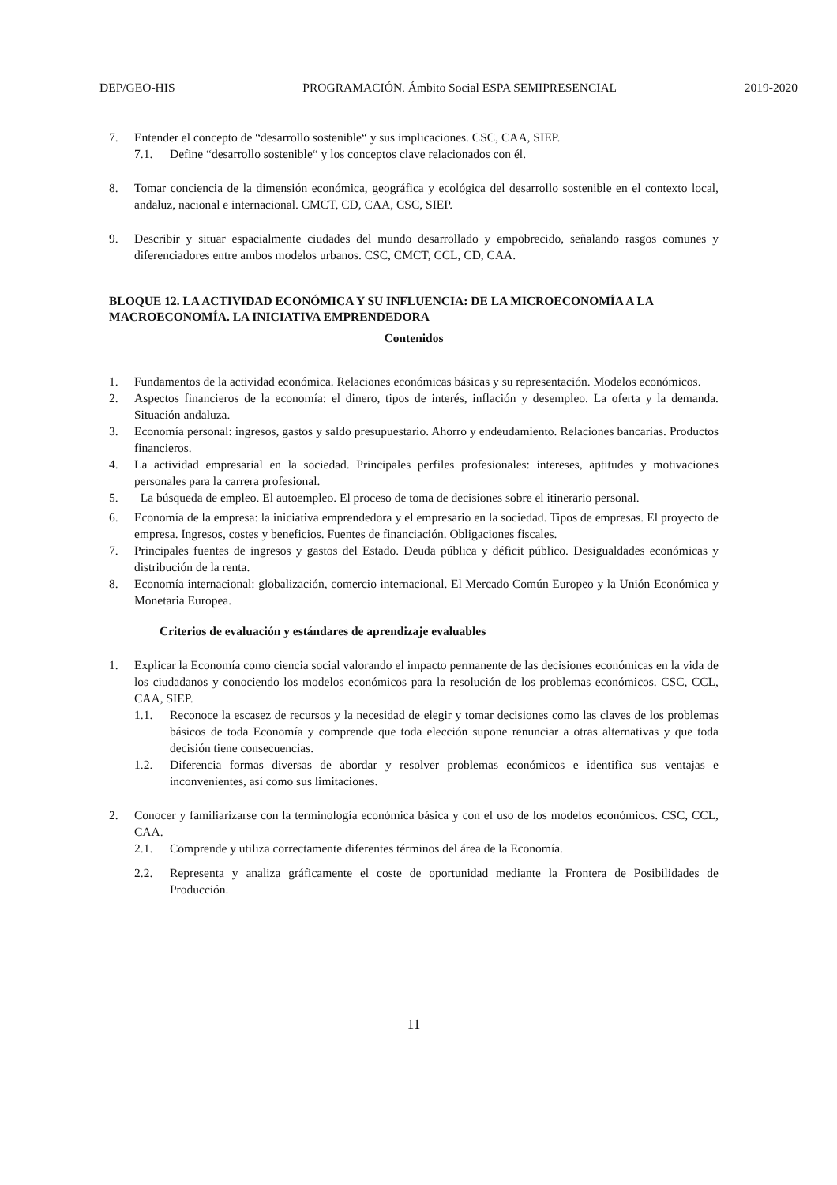DEP/GEO-HIS PROGRAMACIÓN. Ámbito Social ESPA SEMIPRESENCIAL 2019-2020
7. Entender el concepto de “desarrollo sostenible“ y sus implicaciones. CSC, CAA, SIEP.
7.1. Define “desarrollo sostenible“ y los conceptos clave relacionados con él.
8. Tomar conciencia de la dimensión económica, geográfica y ecológica del desarrollo sostenible en el contexto local, andaluz, nacional e internacional. CMCT, CD, CAA, CSC, SIEP.
9. Describir y situar espacialmente ciudades del mundo desarrollado y empobrecido, señalando rasgos comunes y diferenciadores entre ambos modelos urbanos. CSC, CMCT, CCL, CD, CAA.
BLOQUE 12. LA ACTIVIDAD ECONÓMICA Y SU INFLUENCIA: DE LA MICROECONOMÍA A LA MACROECONOMÍA. LA INICIATIVA EMPRENDEDORA
Contenidos
1. Fundamentos de la actividad económica. Relaciones económicas básicas y su representación. Modelos económicos.
2. Aspectos financieros de la economía: el dinero, tipos de interés, inflación y desempleo. La oferta y la demanda. Situación andaluza.
3. Economía personal: ingresos, gastos y saldo presupuestario. Ahorro y endeudamiento. Relaciones bancarias. Productos financieros.
4. La actividad empresarial en la sociedad. Principales perfiles profesionales: intereses, aptitudes y motivaciones personales para la carrera profesional.
5. La búsqueda de empleo. El autoempleo. El proceso de toma de decisiones sobre el itinerario personal.
6. Economía de la empresa: la iniciativa emprendedora y el empresario en la sociedad. Tipos de empresas. El proyecto de empresa. Ingresos, costes y beneficios. Fuentes de financiación. Obligaciones fiscales.
7. Principales fuentes de ingresos y gastos del Estado. Deuda pública y déficit público. Desigualdades económicas y distribución de la renta.
8. Economía internacional: globalización, comercio internacional. El Mercado Común Europeo y la Unión Económica y Monetaria Europea.
Criterios de evaluación y estándares de aprendizaje evaluables
1. Explicar la Economía como ciencia social valorando el impacto permanente de las decisiones económicas en la vida de los ciudadanos y conociendo los modelos económicos para la resolución de los problemas económicos. CSC, CCL, CAA, SIEP.
1.1. Reconoce la escasez de recursos y la necesidad de elegir y tomar decisiones como las claves de los problemas básicos de toda Economía y comprende que toda elección supone renunciar a otras alternativas y que toda decisión tiene consecuencias.
1.2. Diferencia formas diversas de abordar y resolver problemas económicos e identifica sus ventajas e inconvenientes, así como sus limitaciones.
2. Conocer y familiarizarse con la terminología económica básica y con el uso de los modelos económicos. CSC, CCL, CAA.
2.1. Comprende y utiliza correctamente diferentes términos del área de la Economía.
2.2. Representa y analiza gráficamente el coste de oportunidad mediante la Frontera de Posibilidades de Producción.
11